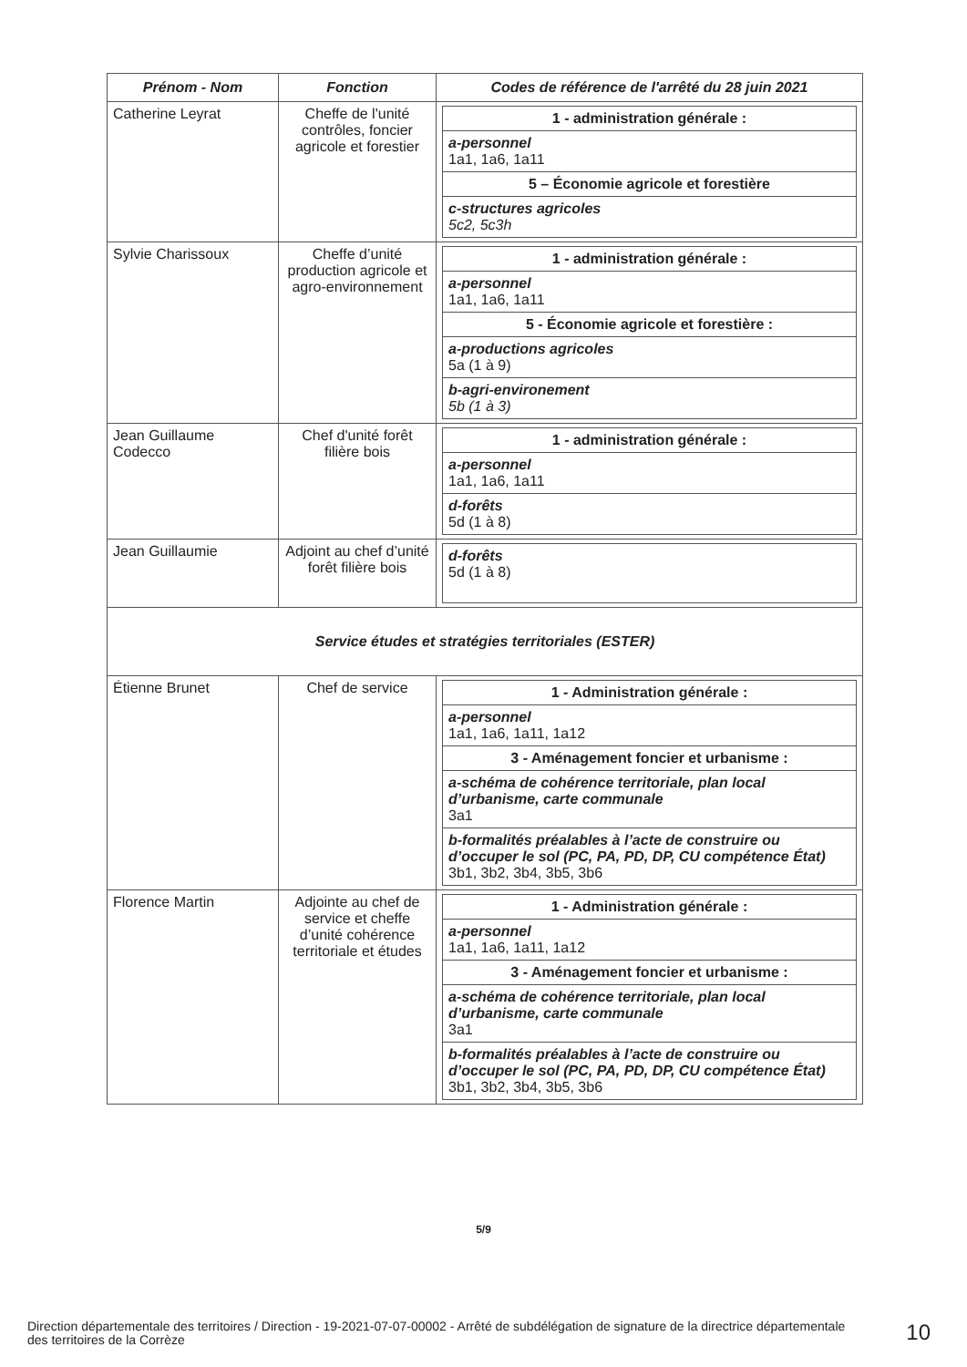| Prénom - Nom | Fonction | Codes de référence de l'arrêté du 28 juin 2021 |
| --- | --- | --- |
| Catherine Leyrat | Cheffe de l'unité contrôles, foncier agricole et forestier | / 1 - administration générale : / / a-personnel 1a1, 1a6, 1a11 / / 5 – Économie agricole et forestière / / c-structures agricoles 5c2, 5c3h / |
| Sylvie Charissoux | Cheffe d’unité production agricole et agro-environnement | / 1 - administration générale : / / a-personnel 1a1, 1a6, 1a11 / / 5 - Économie agricole et forestière : / / a-productions agricoles 5a (1 à 9) / / b-agri-environement 5b (1 à 3) / |
| Jean Guillaume Codecco | Chef d'unité forêt filière bois | / 1 - administration générale : / / a-personnel 1a1, 1a6, 1a11 / / d-forêts 5d (1 à 8) / |
| Jean Guillaumie | Adjoint au chef d’unité forêt filière bois | / d-forêts 5d (1 à 8) / |
| Service études et stratégies territoriales (ESTER) | | |
| Étienne Brunet | Chef de service | / 1 - Administration générale : / / a-personnel 1a1, 1a6, 1a11, 1a12 / / 3 - Aménagement foncier et urbanisme : / / a-schéma de cohérence territoriale, plan local d’urbanisme, carte communale 3a1 / / b-formalités préalables à l’acte de construire ou d’occuper le sol (PC, PA, PD, DP, CU compétence État) 3b1, 3b2, 3b4, 3b5, 3b6 / |
| Florence Martin | Adjointe au chef de service et cheffe d’unité cohérence territoriale et études | / 1 - Administration générale : / / a-personnel 1a1, 1a6, 1a11, 1a12 / / 3 - Aménagement foncier et urbanisme : / / a-schéma de cohérence territoriale, plan local d’urbanisme, carte communale 3a1 / / b-formalités préalables à l’acte de construire ou d’occuper le sol (PC, PA, PD, DP, CU compétence État) 3b1, 3b2, 3b4, 3b5, 3b6 / |
5/9
Direction départementale des territoires / Direction - 19-2021-07-07-00002 - Arrêté de subdélégation de signature de la directrice départementale des territoires de la Corrèze
10